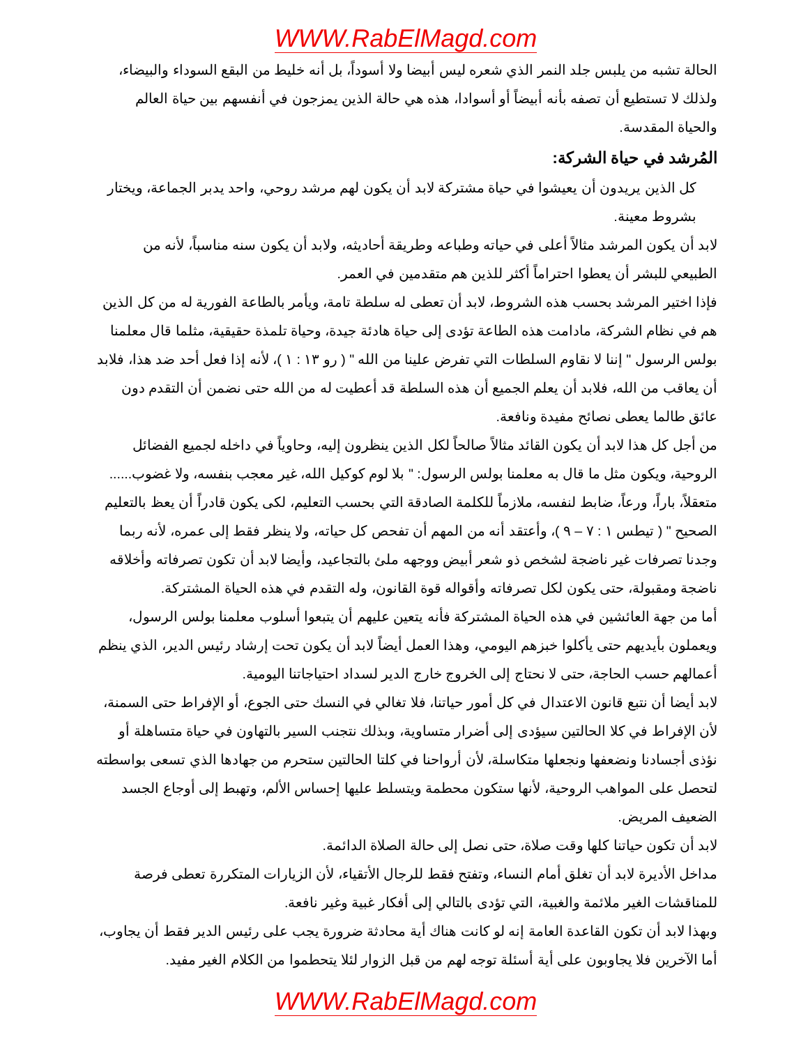WWW.RabElMagd.com
الحالة تشبه من يلبس جلد النمر الذي شعره ليس أبيضا ولا أسوداً، بل أنه خليط من البقع السوداء والبيضاء، ولذلك لا تستطيع أن تصفه بأنه أبيضاً أو أسوادا، هذه هي حالة الذين يمزجون في أنفسهم بين حياة العالم والحياة المقدسة.
المُرشد في حياة الشركة:
كل الذين يريدون أن يعيشوا في حياة مشتركة لابد أن يكون لهم مرشد روحي، واحد يدبر الجماعة، ويختار بشروط معينة.
لابد أن يكون المرشد مثالاً أعلى في حياته وطباعه وطريقة أحاديثه، ولابد أن يكون سنه مناسباً، لأنه من الطبيعي للبشر أن يعطوا احتراماً أكثر للذين هم متقدمين في العمر.
فإذا اختير المرشد بحسب هذه الشروط، لابد أن تعطى له سلطة تامة، ويأمر بالطاعة الفورية له من كل الذين هم في نظام الشركة، مادامت هذه الطاعة تؤدى إلى حياة هادئة جيدة، وحياة تلمذة حقيقية، مثلما قال معلمنا بولس الرسول " إننا لا نقاوم السلطات التي تفرض علينا من الله " ( رو ١٣ : ١ )، لأنه إذا فعل أحد ضد هذا، فلابد أن يعاقب من الله، فلابد أن يعلم الجميع أن هذه السلطة قد أعطيت له من الله حتى نضمن أن التقدم دون عائق طالما يعطى نصائح مفيدة ونافعة.
من أجل كل هذا لابد أن يكون القائد مثالاً صالحاً لكل الذين ينظرون إليه، وحاوياً في داخله لجميع الفضائل الروحية، ويكون مثل ما قال به معلمنا بولس الرسول: " بلا لوم كوكيل الله، غير معجب بنفسه، ولا غضوب...... متعقلاً، باراً، ورعاً، ضابط لنفسه، ملازماً للكلمة الصادقة التي بحسب التعليم، لكى يكون قادراً أن يعظ بالتعليم الصحيح " ( تيطس ١ : ٧ – ٩ )، وأعتقد أنه من المهم أن تفحص كل حياته، ولا ينظر فقط إلى عمره، لأنه ربما وجدنا تصرفات غير ناضجة لشخص ذو شعر أبيض ووجهه ملئ بالتجاعيد، وأيضا لابد أن تكون تصرفاته وأخلاقه ناضجة ومقبولة، حتى يكون لكل تصرفاته وأقواله قوة القانون، وله التقدم في هذه الحياة المشتركة.
أما من جهة العائشين في هذه الحياة المشتركة فأنه يتعين عليهم أن يتبعوا أسلوب معلمنا بولس الرسول، ويعملون بأيديهم حتى يأكلوا خبزهم اليومي، وهذا العمل أيضاً لابد أن يكون تحت إرشاد رئيس الدير، الذي ينظم أعمالهم حسب الحاجة، حتى لا نحتاج إلى الخروج خارج الدير لسداد احتياجاتنا اليومية.
لابد أيضا أن نتبع قانون الاعتدال في كل أمور حياتنا، فلا تغالي في النسك حتى الجوع، أو الإفراط حتى السمنة، لأن الإفراط في كلا الحالتين سيؤدى إلى أضرار متساوية، وبذلك نتجنب السير بالتهاون في حياة متساهلة أو نؤذى أجسادنا ونضعفها ونجعلها متكاسلة، لأن أرواحنا في كلتا الحالتين ستحرم من جهادها الذي تسعى بواسطته لتحصل على المواهب الروحية، لأنها ستكون محطمة ويتسلط عليها إحساس الألم، وتهبط إلى أوجاع الجسد الضعيف المريض.
لابد أن تكون حياتنا كلها وقت صلاة، حتى نصل إلى حالة الصلاة الدائمة.
مداخل الأديرة لابد أن تغلق أمام النساء، وتفتح فقط للرجال الأتقياء، لأن الزيارات المتكررة تعطى فرصة للمناقشات الغير ملائمة والغبية، التي تؤدى بالتالي إلى أفكار غبية وغير نافعة.
وبهذا لابد أن تكون القاعدة العامة إنه لو كانت هناك أية محادثة ضرورة يجب على رئيس الدير فقط أن يجاوب، أما الآخرين فلا يجاوبون على أية أسئلة توجه لهم من قبل الزوار لئلا يتحطموا من الكلام الغير مفيد.
WWW.RabElMagd.com